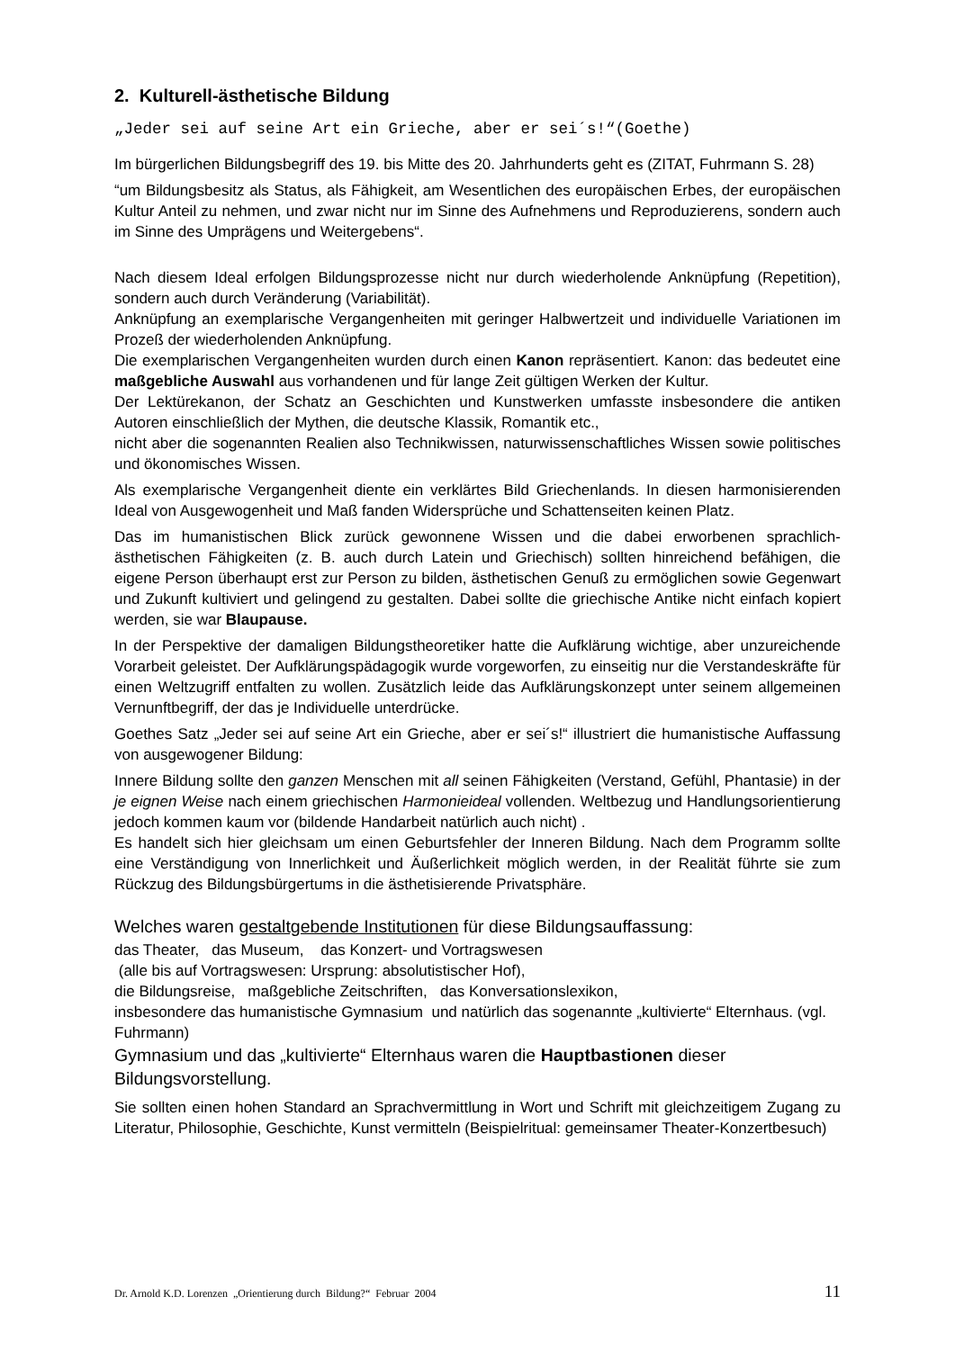2. Kulturell-ästhetische Bildung
„Jeder sei auf seine Art ein Grieche, aber er sei´s!“(Goethe)
Im bürgerlichen Bildungsbegriff des 19. bis Mitte des 20. Jahrhunderts geht es (ZITAT, Fuhrmann S. 28)
“um Bildungsbesitz als Status, als Fähigkeit, am Wesentlichen des europäischen Erbes, der europäischen Kultur Anteil zu nehmen, und zwar nicht nur im Sinne des Aufnehmens und Reproduzierens, sondern auch im Sinne des Umprägens und Weitergebens“.
Nach diesem Ideal erfolgen Bildungsprozesse nicht nur durch wiederholende Anknüpfung (Repetition), sondern auch durch Veränderung (Variabilität).
Anknüpfung an exemplarische Vergangenheiten mit geringer Halbwertzeit und individuelle Variationen im Prozeß der wiederholenden Anknüpfung.
Die exemplarischen Vergangenheiten wurden durch einen Kanon repräsentiert. Kanon: das bedeutet eine maßgebliche Auswahl aus vorhandenen und für lange Zeit gültigen Werken der Kultur.
Der Lektürekanon, der Schatz an Geschichten und Kunstwerken umfasste insbesondere die antiken Autoren einschließlich der Mythen, die deutsche Klassik, Romantik etc.,
nicht aber die sogenannten Realien also Technikwissen, naturwissenschaftliches Wissen sowie politisches und ökonomisches Wissen.
Als exemplarische Vergangenheit diente ein verklärtes Bild Griechenlands. In diesen harmonisierenden Ideal von Ausgewogenheit und Maß fanden Widersprüche und Schattenseiten keinen Platz.
Das im humanistischen Blick zurück gewonnene Wissen und die dabei erworbenen sprachlich-ästhetischen Fähigkeiten (z. B. auch durch Latein und Griechisch) sollten hinreichend befähigen, die eigene Person überhaupt erst zur Person zu bilden, ästhetischen Genuß zu ermöglichen sowie Gegenwart und Zukunft kultiviert und gelingend zu gestalten. Dabei sollte die griechische Antike nicht einfach kopiert werden, sie war Blaupause.
In der Perspektive der damaligen Bildungstheoretiker hatte die Aufklärung wichtige, aber unzureichende Vorarbeit geleistet. Der Aufklärungspädagogik wurde vorgeworfen, zu einseitig nur die Verstandeskräfte für einen Weltzugriff entfalten zu wollen. Zusätzlich leide das Aufklärungskonzept unter seinem allgemeinen Vernunftbegriff, der das je Individuelle unterdrücke.
Goethes Satz „Jeder sei auf seine Art ein Grieche, aber er sei´s!“ illustriert die humanistische Auffassung von ausgewogener Bildung:
Innere Bildung sollte den ganzen Menschen mit all seinen Fähigkeiten (Verstand, Gefühl, Phantasie) in der je eignen Weise nach einem griechischen Harmonieideal vollenden. Weltbezug und Handlungsorientierung jedoch kommen kaum vor (bildende Handarbeit natürlich auch nicht) .
Es handelt sich hier gleichsam um einen Geburtsfehler der Inneren Bildung. Nach dem Programm sollte eine Verständigung von Innerlichkeit und Äußerlichkeit möglich werden, in der Realität führte sie zum Rückzug des Bildungsbürgertums in die ästhetisierende Privatsphäre.
Welches waren gestaltgebende Institutionen für diese Bildungsauffassung:
das Theater, das Museum, das Konzert- und Vortragswesen
(alle bis auf Vortragswesen: Ursprung: absolutistischer Hof),
die Bildungsreise, maßgebliche Zeitschriften, das Konversationslexikon,
insbesondere das humanistische Gymnasium und natürlich das sogenannte „kultivierte“ Elternhaus. (vgl. Fuhrmann)
Gymnasium und das „kultivierte“ Elternhaus waren die Hauptbastionen dieser Bildungsvorstellung.
Sie sollten einen hohen Standard an Sprachvermittlung in Wort und Schrift mit gleichzeitigem Zugang zu Literatur, Philosophie, Geschichte, Kunst vermitteln (Beispielritual: gemeinsamer Theater-Konzertbesuch)
Dr. Arnold K.D. Lorenzen „Orientierung durch Bildung?“ Februar 2004 11